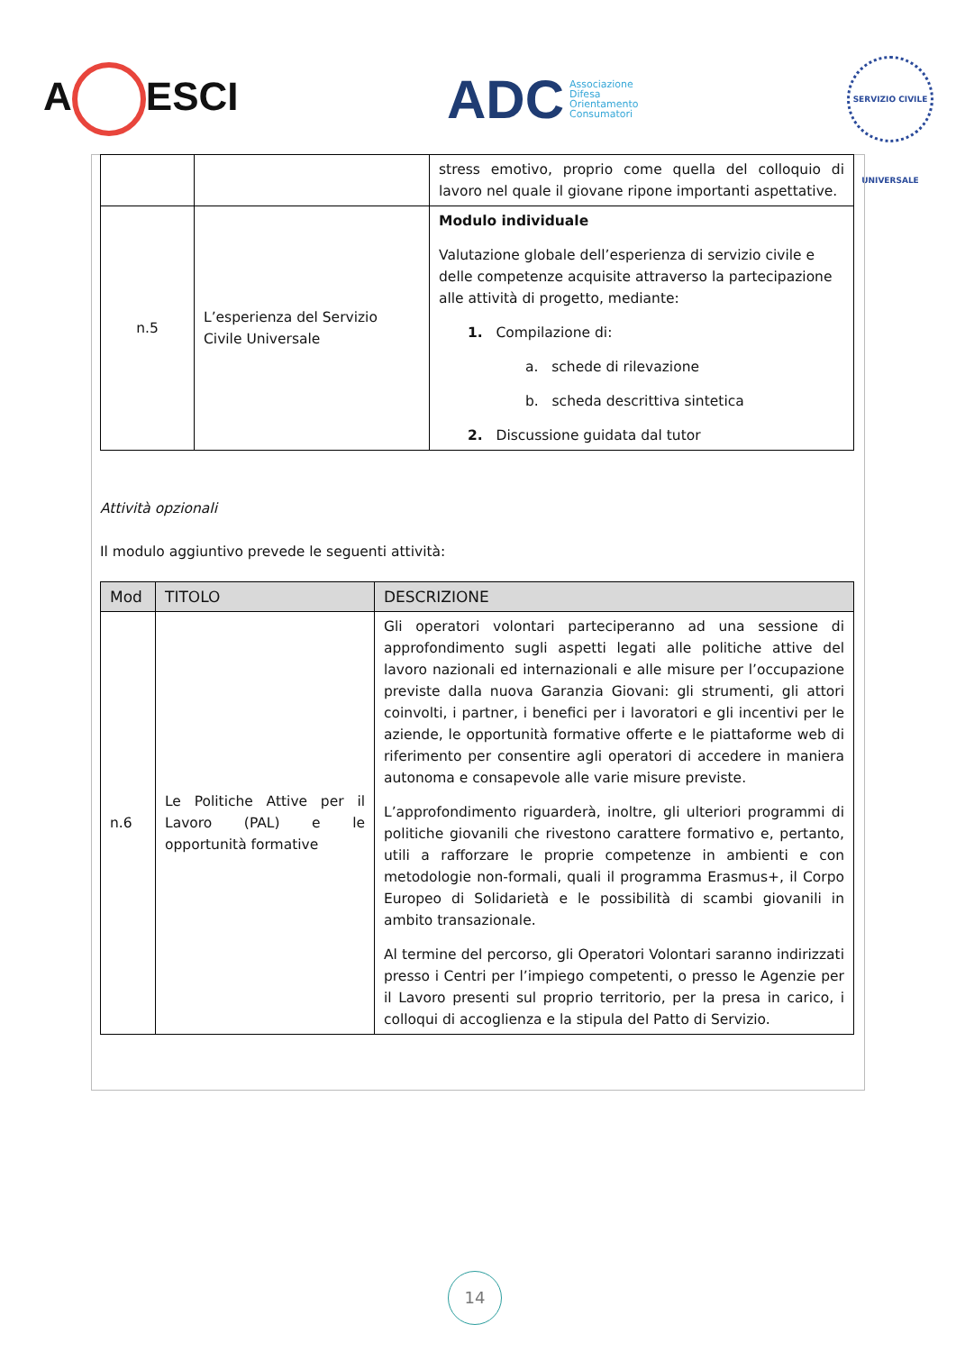A ESCI
ADC Associazione
Difesa
Orientamento
Consumatori
SERVIZIO CIVILE UNIVERSALE
| | | stress emotivo, proprio come quella del colloquio di lavoro nel quale il giovane ripone importanti aspettative. |
| n.5 | L’esperienza del Servizio Civile Universale | Modulo individuale Valutazione globale dell’esperienza di servizio civile e delle competenze acquisite attraverso la partecipazione alle attività di progetto, mediante: 1. Compilazione di: a. schede di rilevazione b. scheda descrittiva sintetica 2. Discussione guidata dal tutor |
Attività opzionali
Il modulo aggiuntivo prevede le seguenti attività:
| Mod | TITOLO | DESCRIZIONE |
| --- | --- | --- |
| n.6 | Le Politiche Attive per il Lavoro (PAL) e le opportunità formative | Gli operatori volontari parteciperanno ad una sessione di approfondimento sugli aspetti legati alle politiche attive del lavoro nazionali ed internazionali e alle misure per l’occupazione previste dalla nuova Garanzia Giovani: gli strumenti, gli attori coinvolti, i partner, i benefici per i lavoratori e gli incentivi per le aziende, le opportunità formative offerte e le piattaforme web di riferimento per consentire agli operatori di accedere in maniera autonoma e consapevole alle varie misure previste. L’approfondimento riguarderà, inoltre, gli ulteriori programmi di politiche giovanili che rivestono carattere formativo e, pertanto, utili a rafforzare le proprie competenze in ambienti e con metodologie non-formali, quali il programma Erasmus+, il Corpo Europeo di Solidarietà e le possibilità di scambi giovanili in ambito transazionale. Al termine del percorso, gli Operatori Volontari saranno indirizzati presso i Centri per l’impiego competenti, o presso le Agenzie per il Lavoro presenti sul proprio territorio, per la presa in carico, i colloqui di accoglienza e la stipula del Patto di Servizio. |
14